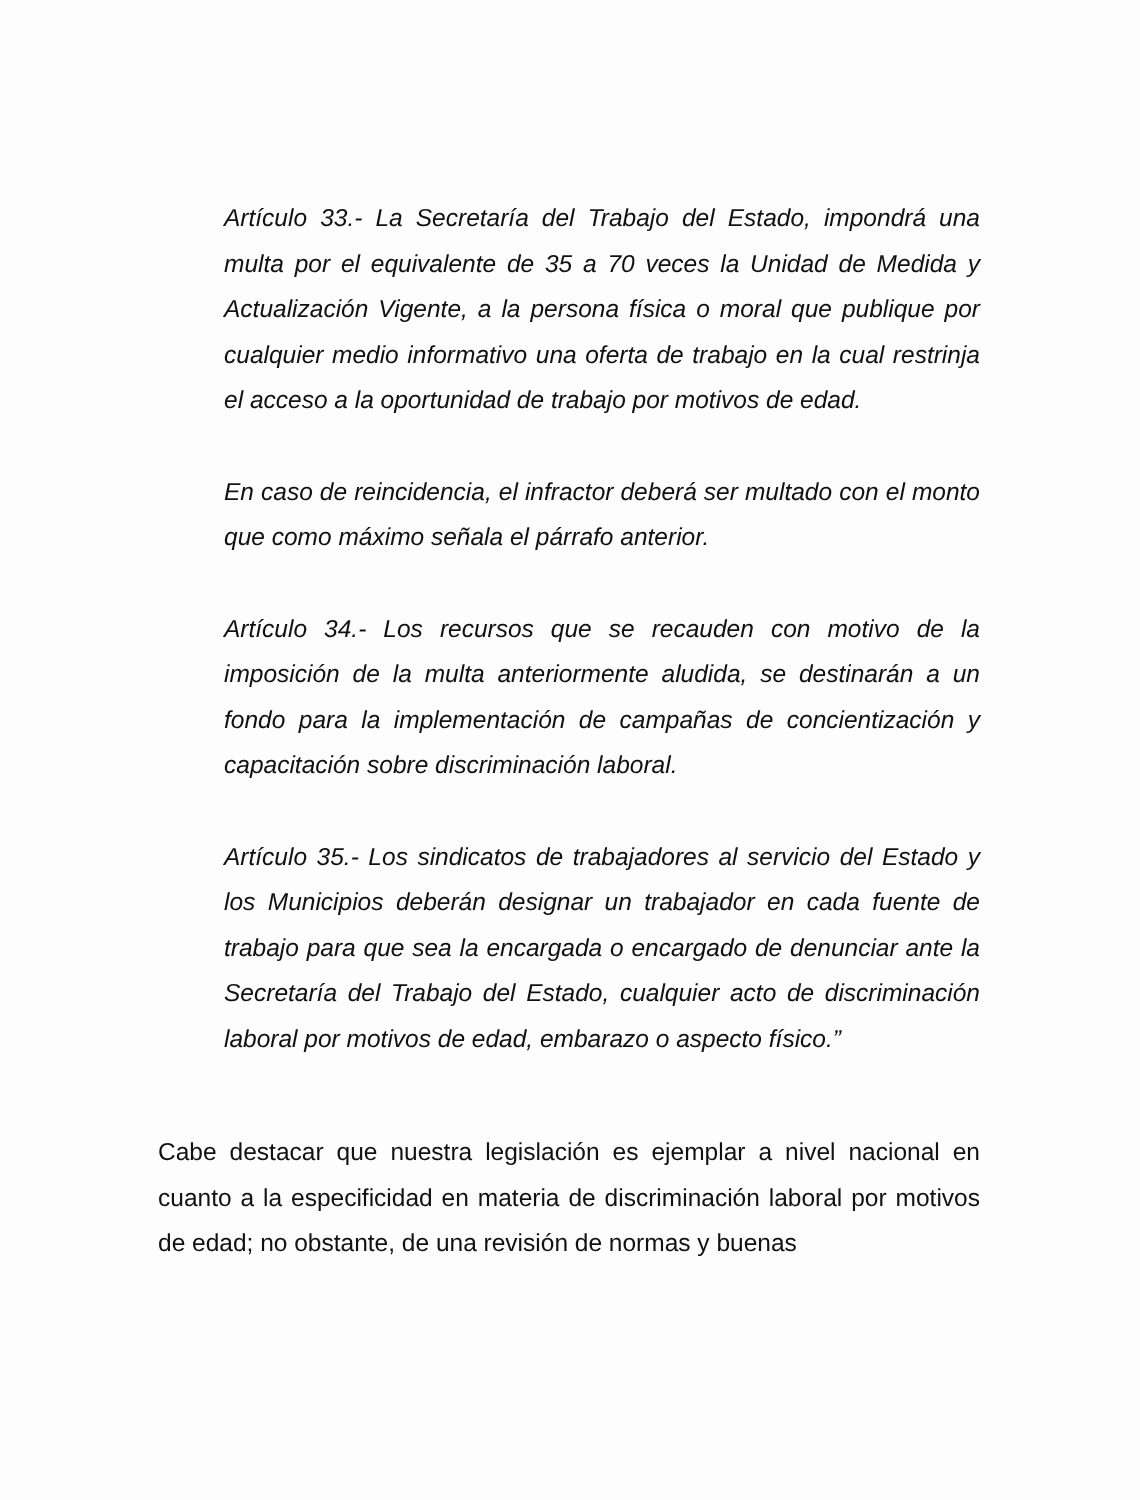Artículo 33.- La Secretaría del Trabajo del Estado, impondrá una multa por el equivalente de 35 a 70 veces la Unidad de Medida y Actualización Vigente, a la persona física o moral que publique por cualquier medio informativo una oferta de trabajo en la cual restrinja el acceso a la oportunidad de trabajo por motivos de edad.
En caso de reincidencia, el infractor deberá ser multado con el monto que como máximo señala el párrafo anterior.
Artículo 34.- Los recursos que se recauden con motivo de la imposición de la multa anteriormente aludida, se destinarán a un fondo para la implementación de campañas de concientización y capacitación sobre discriminación laboral.
Artículo 35.- Los sindicatos de trabajadores al servicio del Estado y los Municipios deberán designar un trabajador en cada fuente de trabajo para que sea la encargada o encargado de denunciar ante la Secretaría del Trabajo del Estado, cualquier acto de discriminación laboral por motivos de edad, embarazo o aspecto físico.”
Cabe destacar que nuestra legislación es ejemplar a nivel nacional en cuanto a la especificidad en materia de discriminación laboral por motivos de edad; no obstante, de una revisión de normas y buenas